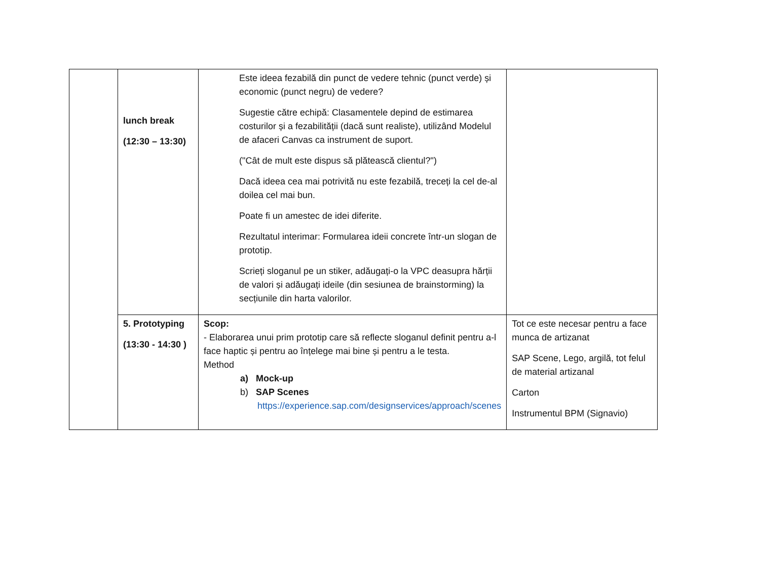| | lunch break (12:30 – 13:30) | Este ideea fezabilă din punct de vedere tehnic (punct verde) și economic (punct negru) de vedere? Sugestie către echipă: Clasamentele depind de estimarea costurilor și a fezabilității (dacă sunt realiste), utilizând Modelul de afaceri Canvas ca instrument de suport. ("Cât de mult este dispus să plătească clientul?") Dacă ideea cea mai potrivită nu este fezabilă, treceți la cel de-al doilea cel mai bun. Poate fi un amestec de idei diferite. Rezultatul interimar: Formularea ideii concrete într-un slogan de prototip. Scrieți sloganul pe un stiker, adăugați-o la VPC deasupra hărții de valori și adăugați ideile (din sesiunea de brainstorming) la secțiunile din harta valorilor. | |
| | 5. Prototyping (13:30 - 14:30 ) | Scop: - Elaborarea unui prim prototip care să reflecte sloganul definit pentru a-l face haptic și pentru ao înțelege mai bine și pentru a le testa. Method a) Mock-up b) SAP Scenes https://experience.sap.com/designservices/approach/scenes | Tot ce este necesar pentru a face munca de artizanat SAP Scene, Lego, argilă, tot felul de material artizanal Carton Instrumentul BPM (Signavio) |